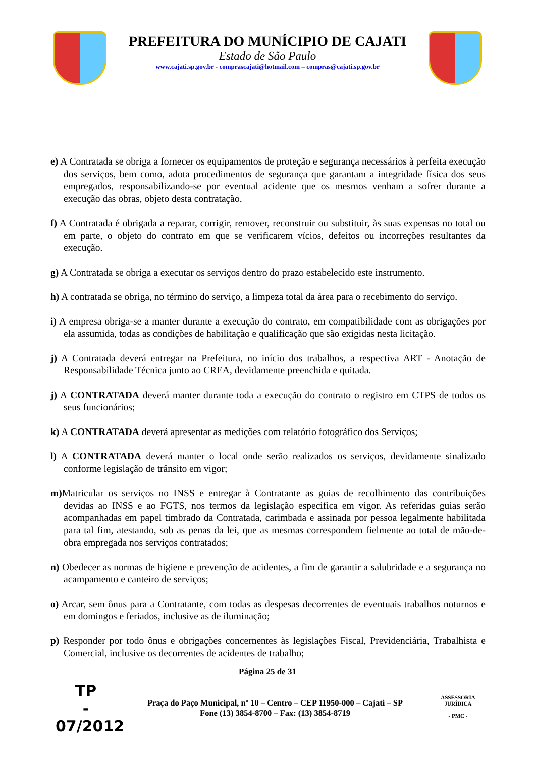PREFEITURA DO MUNÍCIPIO DE CAJATI
Estado de São Paulo
www.cajati.sp.gov.br - comprascajati@hotmail.com – compras@cajati.sp.gov.br
e) A Contratada se obriga a fornecer os equipamentos de proteção e segurança necessários à perfeita execução dos serviços, bem como, adota procedimentos de segurança que garantam a integridade física dos seus empregados, responsabilizando-se por eventual acidente que os mesmos venham a sofrer durante a execução das obras, objeto desta contratação.
f) A Contratada é obrigada a reparar, corrigir, remover, reconstruir ou substituir, às suas expensas no total ou em parte, o objeto do contrato em que se verificarem vícios, defeitos ou incorreções resultantes da execução.
g) A Contratada se obriga a executar os serviços dentro do prazo estabelecido este instrumento.
h) A contratada se obriga, no término do serviço, a limpeza total da área para o recebimento do serviço.
i) A empresa obriga-se a manter durante a execução do contrato, em compatibilidade com as obrigações por ela assumida, todas as condições de habilitação e qualificação que são exigidas nesta licitação.
j) A Contratada deverá entregar na Prefeitura, no início dos trabalhos, a respectiva ART - Anotação de Responsabilidade Técnica junto ao CREA, devidamente preenchida e quitada.
j) A CONTRATADA deverá manter durante toda a execução do contrato o registro em CTPS de todos os seus funcionários;
k) A CONTRATADA deverá apresentar as medições com relatório fotográfico dos Serviços;
l) A CONTRATADA deverá manter o local onde serão realizados os serviços, devidamente sinalizado conforme legislação de trânsito em vigor;
m) Matricular os serviços no INSS e entregar à Contratante as guias de recolhimento das contribuições devidas ao INSS e ao FGTS, nos termos da legislação especifica em vigor. As referidas guias serão acompanhadas em papel timbrado da Contratada, carimbada e assinada por pessoa legalmente habilitada para tal fim, atestando, sob as penas da lei, que as mesmas correspondem fielmente ao total de mão-de-obra empregada nos serviços contratados;
n) Obedecer as normas de higiene e prevenção de acidentes, a fim de garantir a salubridade e a segurança no acampamento e canteiro de serviços;
o) Arcar, sem ônus para a Contratante, com todas as despesas decorrentes de eventuais trabalhos noturnos e em domingos e feriados, inclusive as de iluminação;
p) Responder por todo ônus e obrigações concernentes às legislações Fiscal, Previdenciária, Trabalhista e Comercial, inclusive os decorrentes de acidentes de trabalho;
Página 25 de 31
TP
-
07/2012
Praça do Paço Municipal, nº 10 – Centro – CEP 11950-000 – Cajati – SP
Fone (13) 3854-8700 – Fax: (13) 3854-8719
ASSESSORIA JURÍDICA
- PMC -